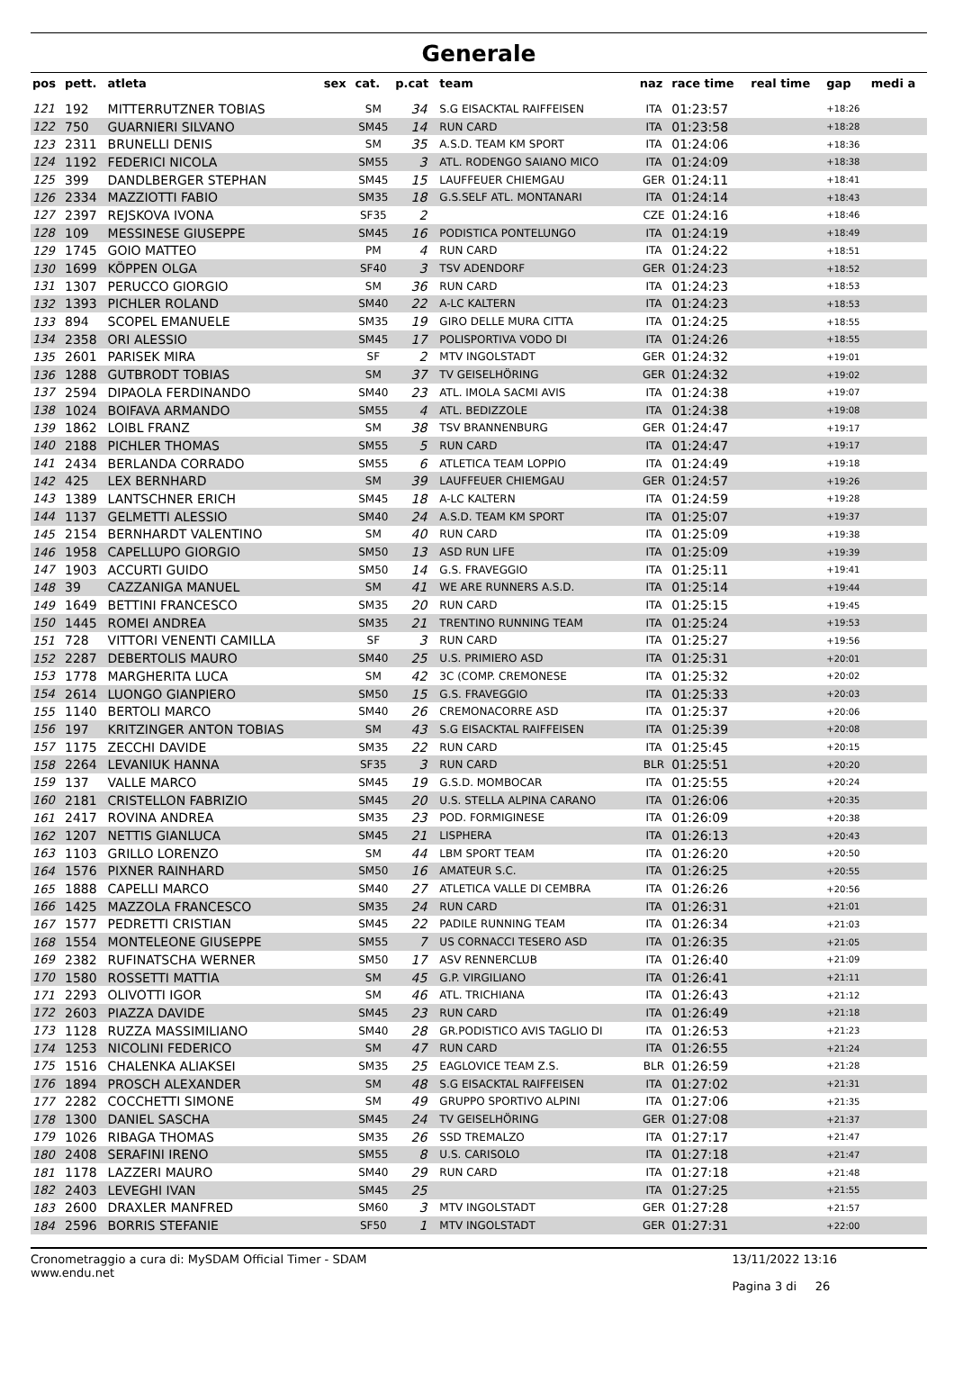Generale
| pos | pett. | atleta | sex | cat. | p.cat | team | naz | race time | real time | gap | medi a |
| --- | --- | --- | --- | --- | --- | --- | --- | --- | --- | --- | --- |
| 121 | 192 | MITTERRUTZNER TOBIAS | | SM | 34 | S.G EISACKTAL RAIFFEISEN | ITA | 01:23:57 | | +18:26 | |
| 122 | 750 | GUARNIERI SILVANO | | SM45 | 14 | RUN CARD | ITA | 01:23:58 | | +18:28 | |
| 123 | 2311 | BRUNELLI DENIS | | SM | 35 | A.S.D. TEAM KM SPORT | ITA | 01:24:06 | | +18:36 | |
| 124 | 1192 | FEDERICI NICOLA | | SM55 | 3 | ATL. RODENGO SAIANO MICO | ITA | 01:24:09 | | +18:38 | |
| 125 | 399 | DANDLBERGER STEPHAN | | SM45 | 15 | LAUFFEUER CHIEMGAU | GER | 01:24:11 | | +18:41 | |
| 126 | 2334 | MAZZIOTTI FABIO | | SM35 | 18 | G.S.SELF ATL. MONTANARI | ITA | 01:24:14 | | +18:43 | |
| 127 | 2397 | REJSKOVA IVONA | | SF35 | 2 | | CZE | 01:24:16 | | +18:46 | |
| 128 | 109 | MESSINESE GIUSEPPE | | SM45 | 16 | PODISTICA PONTELUNGO | ITA | 01:24:19 | | +18:49 | |
| 129 | 1745 | GOIO MATTEO | | PM | 4 | RUN CARD | ITA | 01:24:22 | | +18:51 | |
| 130 | 1699 | KÖPPEN OLGA | | SF40 | 3 | TSV ADENDORF | GER | 01:24:23 | | +18:52 | |
| 131 | 1307 | PERUCCO GIORGIO | | SM | 36 | RUN CARD | ITA | 01:24:23 | | +18:53 | |
| 132 | 1393 | PICHLER ROLAND | | SM40 | 22 | A-LC KALTERN | ITA | 01:24:23 | | +18:53 | |
| 133 | 894 | SCOPEL EMANUELE | | SM35 | 19 | GIRO DELLE MURA CITTA | ITA | 01:24:25 | | +18:55 | |
| 134 | 2358 | ORI ALESSIO | | SM45 | 17 | POLISPORTIVA VODO DI | ITA | 01:24:26 | | +18:55 | |
| 135 | 2601 | PARISEK MIRA | | SF | 2 | MTV INGOLSTADT | GER | 01:24:32 | | +19:01 | |
| 136 | 1288 | GUTBRODT TOBIAS | | SM | 37 | TV GEISELHÖRING | GER | 01:24:32 | | +19:02 | |
| 137 | 2594 | DIPAOLA FERDINANDO | | SM40 | 23 | ATL. IMOLA SACMI AVIS | ITA | 01:24:38 | | +19:07 | |
| 138 | 1024 | BOIFAVA ARMANDO | | SM55 | 4 | ATL. BEDIZZOLE | ITA | 01:24:38 | | +19:08 | |
| 139 | 1862 | LOIBL FRANZ | | SM | 38 | TSV BRANNENBURG | GER | 01:24:47 | | +19:17 | |
| 140 | 2188 | PICHLER THOMAS | | SM55 | 5 | RUN CARD | ITA | 01:24:47 | | +19:17 | |
| 141 | 2434 | BERLANDA CORRADO | | SM55 | 6 | ATLETICA TEAM LOPPIO | ITA | 01:24:49 | | +19:18 | |
| 142 | 425 | LEX BERNHARD | | SM | 39 | LAUFFEUER CHIEMGAU | GER | 01:24:57 | | +19:26 | |
| 143 | 1389 | LANTSCHNER ERICH | | SM45 | 18 | A-LC KALTERN | ITA | 01:24:59 | | +19:28 | |
| 144 | 1137 | GELMETTI ALESSIO | | SM40 | 24 | A.S.D. TEAM KM SPORT | ITA | 01:25:07 | | +19:37 | |
| 145 | 2154 | BERNHARDT VALENTINO | | SM | 40 | RUN CARD | ITA | 01:25:09 | | +19:38 | |
| 146 | 1958 | CAPELLUPO GIORGIO | | SM50 | 13 | ASD RUN LIFE | ITA | 01:25:09 | | +19:39 | |
| 147 | 1903 | ACCURTI GUIDO | | SM50 | 14 | G.S. FRAVEGGIO | ITA | 01:25:11 | | +19:41 | |
| 148 | 39 | CAZZANIGA MANUEL | | SM | 41 | WE ARE RUNNERS A.S.D. | ITA | 01:25:14 | | +19:44 | |
| 149 | 1649 | BETTINI FRANCESCO | | SM35 | 20 | RUN CARD | ITA | 01:25:15 | | +19:45 | |
| 150 | 1445 | ROMEI ANDREA | | SM35 | 21 | TRENTINO RUNNING TEAM | ITA | 01:25:24 | | +19:53 | |
| 151 | 728 | VITTORI VENENTI CAMILLA | | SF | 3 | RUN CARD | ITA | 01:25:27 | | +19:56 | |
| 152 | 2287 | DEBERTOLIS MAURO | | SM40 | 25 | U.S. PRIMIERO ASD | ITA | 01:25:31 | | +20:01 | |
| 153 | 1778 | MARGHERITA LUCA | | SM | 42 | 3C (COMP. CREMONESE | ITA | 01:25:32 | | +20:02 | |
| 154 | 2614 | LUONGO GIANPIERO | | SM50 | 15 | G.S. FRAVEGGIO | ITA | 01:25:33 | | +20:03 | |
| 155 | 1140 | BERTOLI MARCO | | SM40 | 26 | CREMONACORRE ASD | ITA | 01:25:37 | | +20:06 | |
| 156 | 197 | KRITZINGER ANTON TOBIAS | | SM | 43 | S.G EISACKTAL RAIFFEISEN | ITA | 01:25:39 | | +20:08 | |
| 157 | 1175 | ZECCHI DAVIDE | | SM35 | 22 | RUN CARD | ITA | 01:25:45 | | +20:15 | |
| 158 | 2264 | LEVANIUK HANNA | | SF35 | 3 | RUN CARD | BLR | 01:25:51 | | +20:20 | |
| 159 | 137 | VALLE MARCO | | SM45 | 19 | G.S.D. MOMBOCAR | ITA | 01:25:55 | | +20:24 | |
| 160 | 2181 | CRISTELLON FABRIZIO | | SM45 | 20 | U.S. STELLA ALPINA CARANO | ITA | 01:26:06 | | +20:35 | |
| 161 | 2417 | ROVINA ANDREA | | SM35 | 23 | POD. FORMIGINESE | ITA | 01:26:09 | | +20:38 | |
| 162 | 1207 | NETTIS GIANLUCA | | SM45 | 21 | LISPHERA | ITA | 01:26:13 | | +20:43 | |
| 163 | 1103 | GRILLO LORENZO | | SM | 44 | LBM SPORT TEAM | ITA | 01:26:20 | | +20:50 | |
| 164 | 1576 | PIXNER RAINHARD | | SM50 | 16 | AMATEUR S.C. | ITA | 01:26:25 | | +20:55 | |
| 165 | 1888 | CAPELLI MARCO | | SM40 | 27 | ATLETICA VALLE DI CEMBRA | ITA | 01:26:26 | | +20:56 | |
| 166 | 1425 | MAZZOLA FRANCESCO | | SM35 | 24 | RUN CARD | ITA | 01:26:31 | | +21:01 | |
| 167 | 1577 | PEDRETTI CRISTIAN | | SM45 | 22 | PADILE RUNNING TEAM | ITA | 01:26:34 | | +21:03 | |
| 168 | 1554 | MONTELEONE GIUSEPPE | | SM55 | 7 | US CORNACCI TESERO ASD | ITA | 01:26:35 | | +21:05 | |
| 169 | 2382 | RUFINATSCHA WERNER | | SM50 | 17 | ASV RENNERCLUB | ITA | 01:26:40 | | +21:09 | |
| 170 | 1580 | ROSSETTI MATTIA | | SM | 45 | G.P. VIRGILIANO | ITA | 01:26:41 | | +21:11 | |
| 171 | 2293 | OLIVOTTI IGOR | | SM | 46 | ATL. TRICHIANA | ITA | 01:26:43 | | +21:12 | |
| 172 | 2603 | PIAZZA DAVIDE | | SM45 | 23 | RUN CARD | ITA | 01:26:49 | | +21:18 | |
| 173 | 1128 | RUZZA MASSIMILIANO | | SM40 | 28 | GR.PODISTICO AVIS TAGLIO DI | ITA | 01:26:53 | | +21:23 | |
| 174 | 1253 | NICOLINI FEDERICO | | SM | 47 | RUN CARD | ITA | 01:26:55 | | +21:24 | |
| 175 | 1516 | CHALENKA ALIAKSEI | | SM35 | 25 | EAGLOVICE TEAM Z.S. | BLR | 01:26:59 | | +21:28 | |
| 176 | 1894 | PROSCH ALEXANDER | | SM | 48 | S.G EISACKTAL RAIFFEISEN | ITA | 01:27:02 | | +21:31 | |
| 177 | 2282 | COCCHETTI SIMONE | | SM | 49 | GRUPPO SPORTIVO ALPINI | ITA | 01:27:06 | | +21:35 | |
| 178 | 1300 | DANIEL SASCHA | | SM45 | 24 | TV GEISELHÖRING | GER | 01:27:08 | | +21:37 | |
| 179 | 1026 | RIBAGA THOMAS | | SM35 | 26 | SSD TREMALZO | ITA | 01:27:17 | | +21:47 | |
| 180 | 2408 | SERAFINI IRENO | | SM55 | 8 | U.S. CARISOLO | ITA | 01:27:18 | | +21:47 | |
| 181 | 1178 | LAZZERI MAURO | | SM40 | 29 | RUN CARD | ITA | 01:27:18 | | +21:48 | |
| 182 | 2403 | LEVEGHI IVAN | | SM45 | 25 | | ITA | 01:27:25 | | +21:55 | |
| 183 | 2600 | DRAXLER MANFRED | | SM60 | 3 | MTV INGOLSTADT | GER | 01:27:28 | | +21:57 | |
| 184 | 2596 | BORRIS STEFANIE | | SF50 | 1 | MTV INGOLSTADT | GER | 01:27:31 | | +22:00 | |
Cronometraggio a cura di: MySDAM Official Timer - SDAM
www.endu.net
13/11/2022 13:16
Pagina 3 di 26